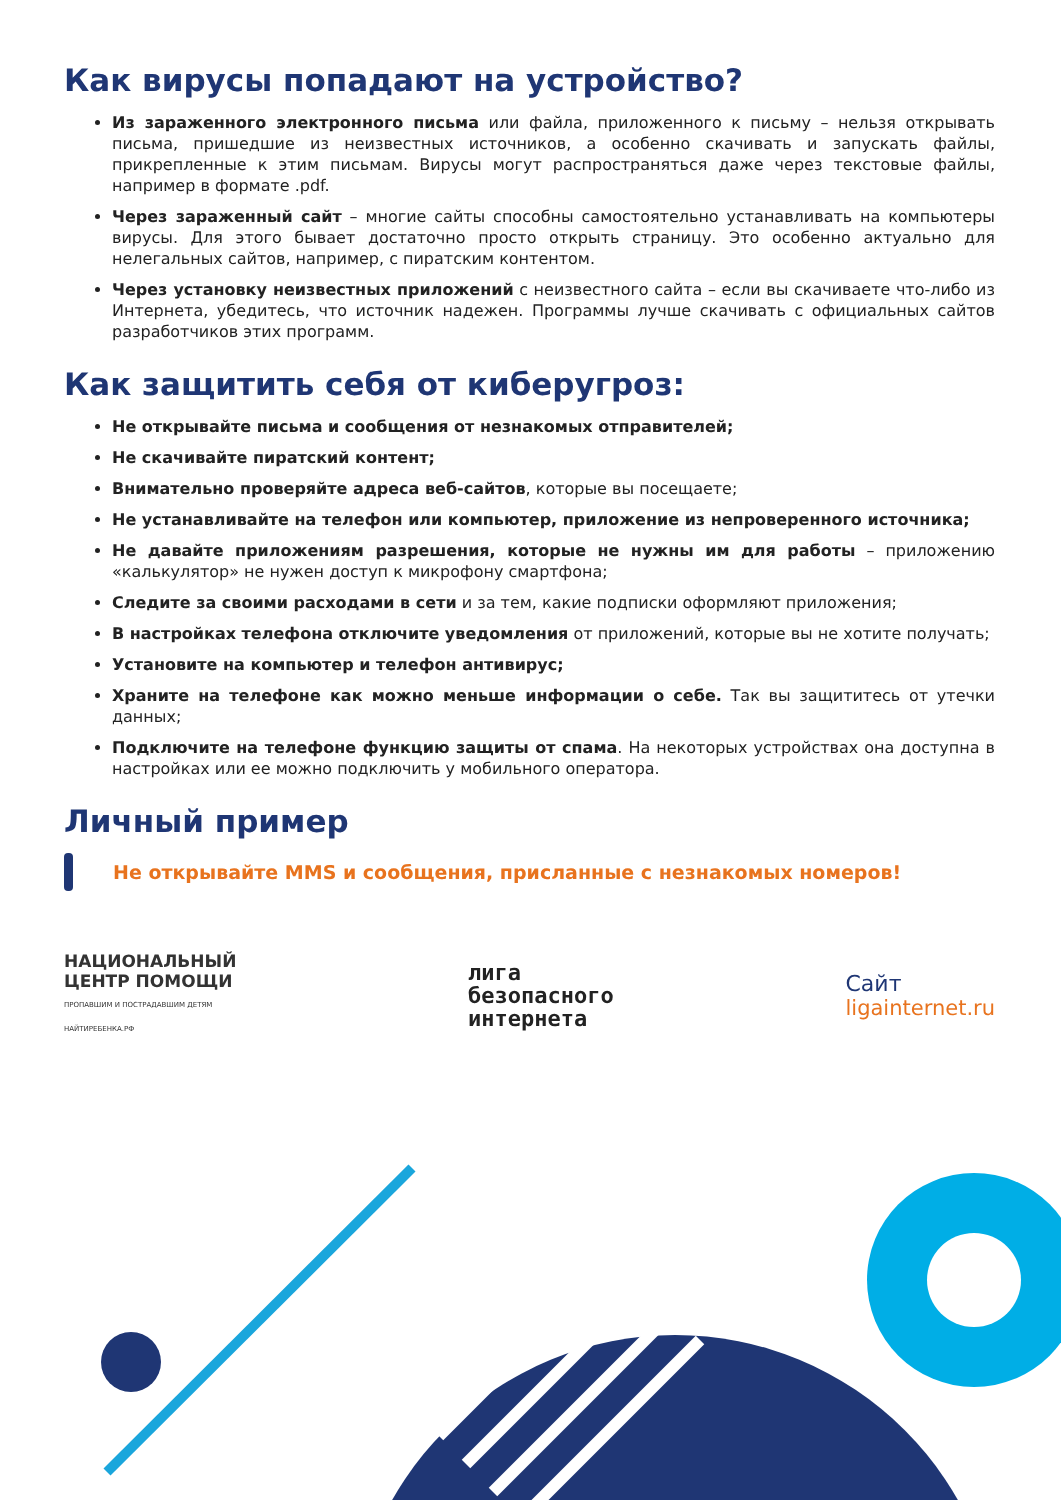Как вирусы попадают на устройство?
Из зараженного электронного письма или файла, приложенного к письму – нельзя открывать письма, пришедшие из неизвестных источников, а особенно скачивать и запускать файлы, прикрепленные к этим письмам. Вирусы могут распространяться даже через текстовые файлы, например в формате .pdf.
Через зараженный сайт – многие сайты способны самостоятельно устанавливать на компьютеры вирусы. Для этого бывает достаточно просто открыть страницу. Это особенно актуально для нелегальных сайтов, например, с пиратским контентом.
Через установку неизвестных приложений с неизвестного сайта – если вы скачиваете что-либо из Интернета, убедитесь, что источник надежен. Программы лучше скачивать с официальных сайтов разработчиков этих программ.
Как защитить себя от киберугроз:
Не открывайте письма и сообщения от незнакомых отправителей;
Не скачивайте пиратский контент;
Внимательно проверяйте адреса веб-сайтов, которые вы посещаете;
Не устанавливайте на телефон или компьютер, приложение из непроверенного источника;
Не давайте приложениям разрешения, которые не нужны им для работы – приложению «калькулятор» не нужен доступ к микрофону смартфона;
Следите за своими расходами в сети и за тем, какие подписки оформляют приложения;
В настройках телефона отключите уведомления от приложений, которые вы не хотите получать;
Установите на компьютер и телефон антивирус;
Храните на телефоне как можно меньше информации о себе. Так вы защититесь от утечки данных;
Подключите на телефоне функцию защиты от спама. На некоторых устройствах она доступна в настройках или ее можно подключить у мобильного оператора.
Личный пример
Не открывайте MMS и сообщения, присланные с незнакомых номеров!
НАЦИОНАЛЬНЫЙ
ЦЕНТР ПОМОЩИ
ПРОПАВШИМ И ПОСТРАДАВШИМ ДЕТЯМ
НАЙТИРЕБЕНКА.РФ
лига
безопасного
интернета
Сайт
ligainternet.ru